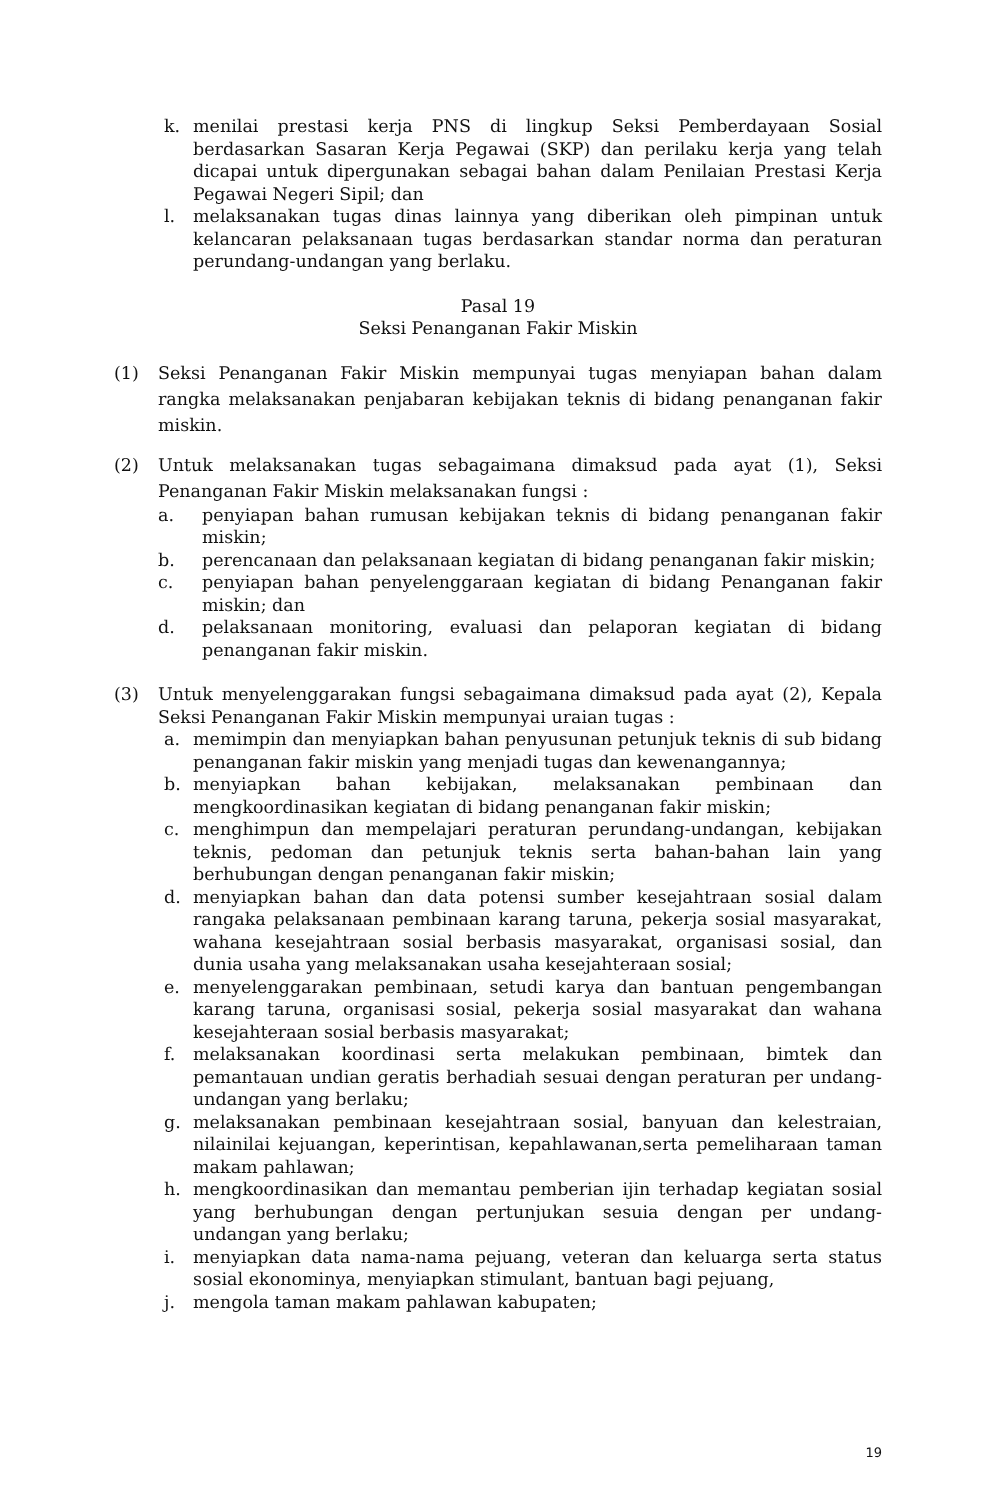k. menilai prestasi kerja PNS di lingkup Seksi Pemberdayaan Sosial berdasarkan Sasaran Kerja Pegawai (SKP) dan perilaku kerja yang telah dicapai untuk dipergunakan sebagai bahan dalam Penilaian Prestasi Kerja Pegawai Negeri Sipil; dan
l. melaksanakan tugas dinas lainnya yang diberikan oleh pimpinan untuk kelancaran pelaksanaan tugas berdasarkan standar norma dan peraturan perundang-undangan yang berlaku.
Pasal 19
Seksi Penanganan Fakir Miskin
(1) Seksi Penanganan Fakir Miskin mempunyai tugas menyiapan bahan dalam rangka melaksanakan penjabaran kebijakan teknis di bidang penanganan fakir miskin.
(2) Untuk melaksanakan tugas sebagaimana dimaksud pada ayat (1), Seksi Penanganan Fakir Miskin melaksanakan fungsi :
a. penyiapan bahan rumusan kebijakan teknis di bidang penanganan fakir miskin;
b. perencanaan dan pelaksanaan kegiatan di bidang penanganan fakir miskin;
c. penyiapan bahan penyelenggaraan kegiatan di bidang Penanganan fakir miskin; dan
d. pelaksanaan monitoring, evaluasi dan pelaporan kegiatan di bidang penanganan fakir miskin.
(3) Untuk menyelenggarakan fungsi sebagaimana dimaksud pada ayat (2), Kepala Seksi Penanganan Fakir Miskin mempunyai uraian tugas :
a. memimpin dan menyiapkan bahan penyusunan petunjuk teknis di sub bidang penanganan fakir miskin yang menjadi tugas dan kewenangannya;
b. menyiapkan bahan kebijakan, melaksanakan pembinaan dan mengkoordinasikan kegiatan di bidang penanganan fakir miskin;
c. menghimpun dan mempelajari peraturan perundang-undangan, kebijakan teknis, pedoman dan petunjuk teknis serta bahan-bahan lain yang berhubungan dengan penanganan fakir miskin;
d. menyiapkan bahan dan data potensi sumber kesejahtraan sosial dalam rangaka pelaksanaan pembinaan karang taruna, pekerja sosial masyarakat, wahana kesejahtraan sosial berbasis masyarakat, organisasi sosial, dan dunia usaha yang melaksanakan usaha kesejahteraan sosial;
e. menyelenggarakan pembinaan, setudi karya dan bantuan pengembangan karang taruna, organisasi sosial, pekerja sosial masyarakat dan wahana kesejahteraan sosial berbasis masyarakat;
f. melaksanakan koordinasi serta melakukan pembinaan, bimtek dan pemantauan undian geratis berhadiah sesuai dengan peraturan per undang- undangan yang berlaku;
g. melaksanakan pembinaan kesejahtraan sosial, banyuan dan kelestraian, nilainilai kejuangan, keperintisan, kepahlawanan,serta pemeliharaan taman makam pahlawan;
h. mengkoordinasikan dan memantau pemberian ijin terhadap kegiatan sosial yang berhubungan dengan pertunjukan sesuia dengan per undang- undangan yang berlaku;
i. menyiapkan data nama-nama pejuang, veteran dan keluarga serta status sosial ekonominya, menyiapkan stimulant, bantuan bagi pejuang,
j. mengola taman makam pahlawan kabupaten;
19